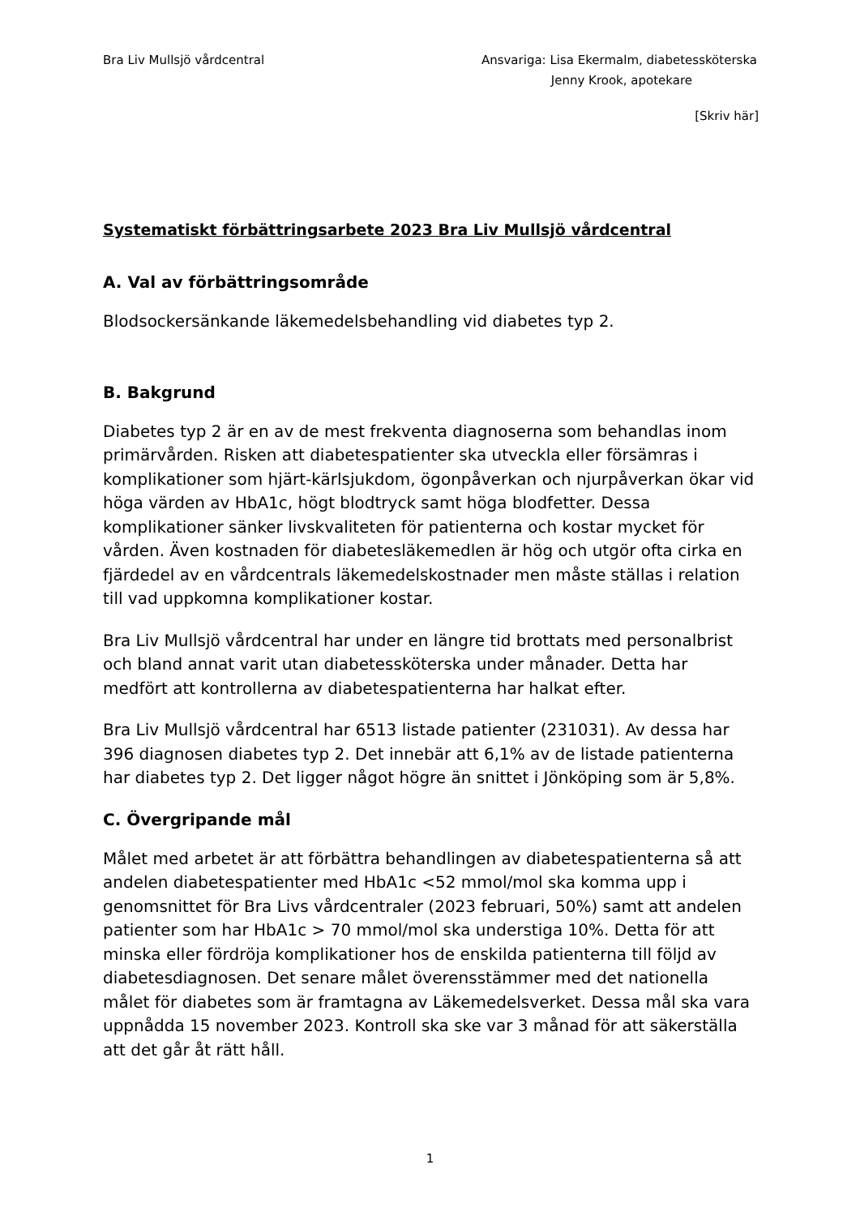Bra Liv Mullsjö vårdcentral Ansvariga: Lisa Ekermalm, diabetessköterska
Jenny Krook, apotekare
[Skriv här]
Systematiskt förbättringsarbete 2023 Bra Liv Mullsjö vårdcentral
A. Val av förbättringsområde
Blodsockersänkande läkemedelsbehandling vid diabetes typ 2.
B. Bakgrund
Diabetes typ 2 är en av de mest frekventa diagnoserna som behandlas inom primärvården. Risken att diabetespatienter ska utveckla eller försämras i komplikationer som hjärt-kärlsjukdom, ögonpåverkan och njurpåverkan ökar vid höga värden av HbA1c, högt blodtryck samt höga blodfetter. Dessa komplikationer sänker livskvaliteten för patienterna och kostar mycket för vården. Även kostnaden för diabetesläkemedlen är hög och utgör ofta cirka en fjärdedel av en vårdcentrals läkemedelskostnader men måste ställas i relation till vad uppkomna komplikationer kostar.
Bra Liv Mullsjö vårdcentral har under en längre tid brottats med personalbrist och bland annat varit utan diabetessköterska under månader. Detta har medfört att kontrollerna av diabetespatienterna har halkat efter.
Bra Liv Mullsjö vårdcentral har 6513 listade patienter (231031). Av dessa har 396 diagnosen diabetes typ 2. Det innebär att 6,1% av de listade patienterna har diabetes typ 2. Det ligger något högre än snittet i Jönköping som är 5,8%.
C. Övergripande mål
Målet med arbetet är att förbättra behandlingen av diabetespatienterna så att andelen diabetespatienter med HbA1c <52 mmol/mol ska komma upp i genomsnittet för Bra Livs vårdcentraler (2023 februari, 50%) samt att andelen patienter som har HbA1c > 70 mmol/mol ska understiga 10%. Detta för att minska eller fördröja komplikationer hos de enskilda patienterna till följd av diabetesdiagnosen. Det senare målet överensstämmer med det nationella målet för diabetes som är framtagna av Läkemedelsverket. Dessa mål ska vara uppnådda 15 november 2023. Kontroll ska ske var 3 månad för att säkerställa att det går åt rätt håll.
1